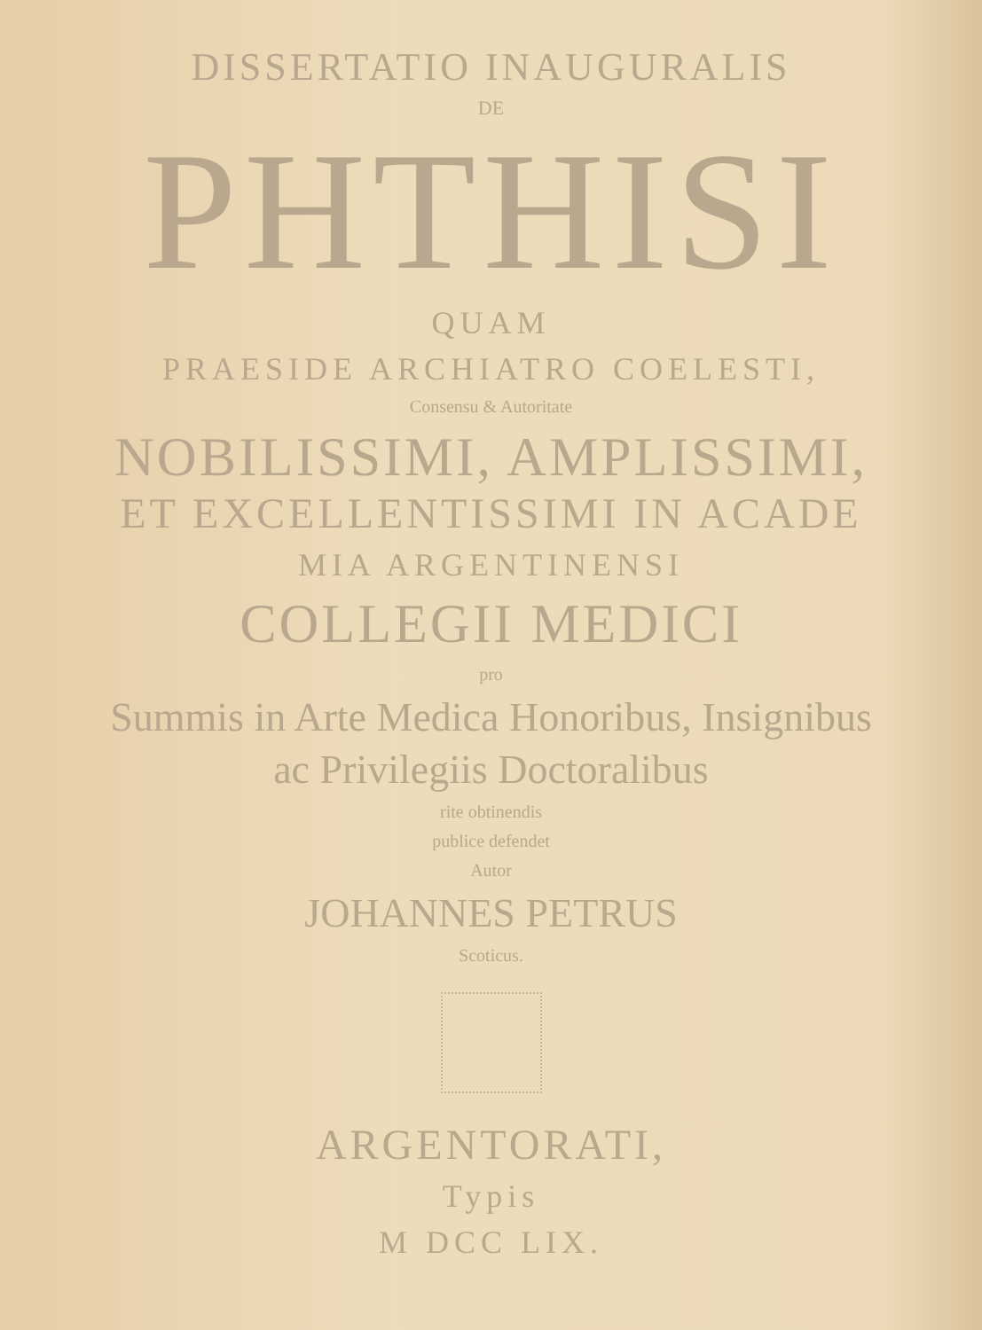DISSERTATIO INAUGURALIS
DE
PHTHISI
QUAM
PRAESIDE ARCHIATRO COELESTI,
Consensu & Autoritate
NOBILISSIMI, AMPLISSIMI,
ET EXCELLENTISSIMI IN ACADE
MIA ARGENTINENSI
COLLEGII MEDICI
pro
Summis in Arte Medica Honoribus, Insignibus
ac Privilegiis Doctoralibus
rite obtinendis
publice defendet
Autor
JOHANNES PETRUS
Scoticus.
ARGENTORATI,
Typis
M DCC LIX.